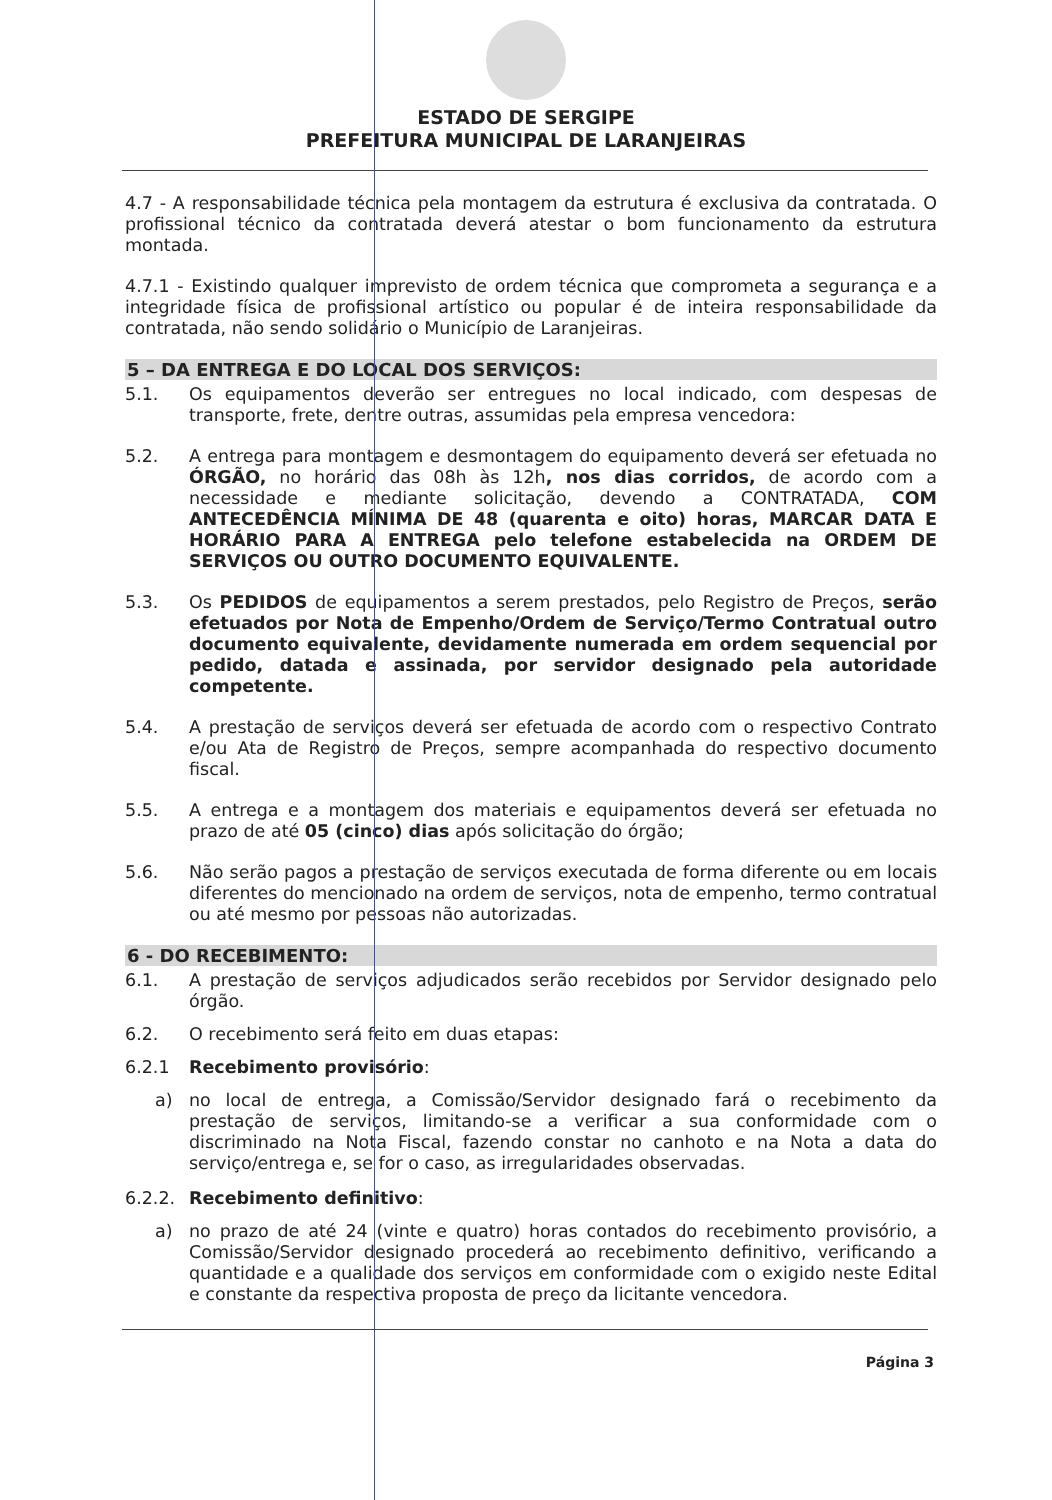ESTADO DE SERGIPE
PREFEITURA MUNICIPAL DE LARANJEIRAS
4.7 - A responsabilidade técnica pela montagem da estrutura é exclusiva da contratada. O profissional técnico da contratada deverá atestar o bom funcionamento da estrutura montada.
4.7.1 - Existindo qualquer imprevisto de ordem técnica que comprometa a segurança e a integridade física de profissional artístico ou popular é de inteira responsabilidade da contratada, não sendo solidário o Município de Laranjeiras.
5 – DA ENTREGA E DO LOCAL DOS SERVIÇOS:
5.1. Os equipamentos deverão ser entregues no local indicado, com despesas de transporte, frete, dentre outras, assumidas pela empresa vencedora:
5.2. A entrega para montagem e desmontagem do equipamento deverá ser efetuada no ÓRGÃO, no horário das 08h às 12h, nos dias corridos, de acordo com a necessidade e mediante solicitação, devendo a CONTRATADA, COM ANTECEDÊNCIA MÍNIMA DE 48 (quarenta e oito) horas, MARCAR DATA E HORÁRIO PARA A ENTREGA pelo telefone estabelecida na ORDEM DE SERVIÇOS OU OUTRO DOCUMENTO EQUIVALENTE.
5.3. Os PEDIDOS de equipamentos a serem prestados, pelo Registro de Preços, serão efetuados por Nota de Empenho/Ordem de Serviço/Termo Contratual outro documento equivalente, devidamente numerada em ordem sequencial por pedido, datada e assinada, por servidor designado pela autoridade competente.
5.4. A prestação de serviços deverá ser efetuada de acordo com o respectivo Contrato e/ou Ata de Registro de Preços, sempre acompanhada do respectivo documento fiscal.
5.5. A entrega e a montagem dos materiais e equipamentos deverá ser efetuada no prazo de até 05 (cinco) dias após solicitação do órgão;
5.6. Não serão pagos a prestação de serviços executada de forma diferente ou em locais diferentes do mencionado na ordem de serviços, nota de empenho, termo contratual ou até mesmo por pessoas não autorizadas.
6 - DO RECEBIMENTO:
6.1. A prestação de serviços adjudicados serão recebidos por Servidor designado pelo órgão.
6.2. O recebimento será feito em duas etapas:
6.2.1 Recebimento provisório:
a) no local de entrega, a Comissão/Servidor designado fará o recebimento da prestação de serviços, limitando-se a verificar a sua conformidade com o discriminado na Nota Fiscal, fazendo constar no canhoto e na Nota a data do serviço/entrega e, se for o caso, as irregularidades observadas.
6.2.2. Recebimento definitivo:
a) no prazo de até 24 (vinte e quatro) horas contados do recebimento provisório, a Comissão/Servidor designado procederá ao recebimento definitivo, verificando a quantidade e a qualidade dos serviços em conformidade com o exigido neste Edital e constante da respectiva proposta de preço da licitante vencedora.
Página 3